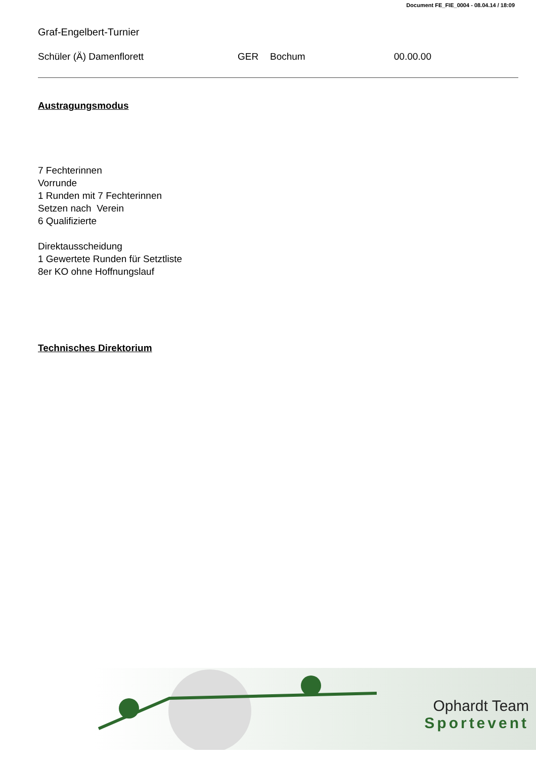Document FE_FIE_0004 - 08.04.14 / 18:09
Graf-Engelbert-Turnier
Schüler (Ä) Damenflorett
GER
Bochum
00.00.00
Austragungsmodus
7 Fechterinnen
Vorrunde
1 Runden mit 7 Fechterinnen
Setzen nach Verein
6 Qualifizierte
Direktausscheidung
1 Gewertete Runden für Setztliste
8er KO ohne Hoffnungslauf
Technisches Direktorium
Ophardt Team
Sportevent